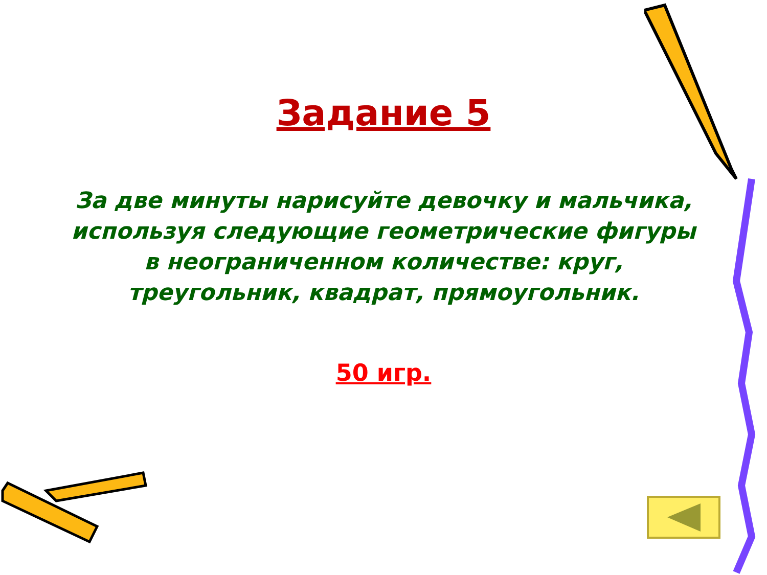Задание 5
За две минуты нарисуйте девочку и мальчика, используя следующие геометрические фигуры в неограниченном количестве: круг, треугольник, квадрат, прямоугольник.
50 игр.